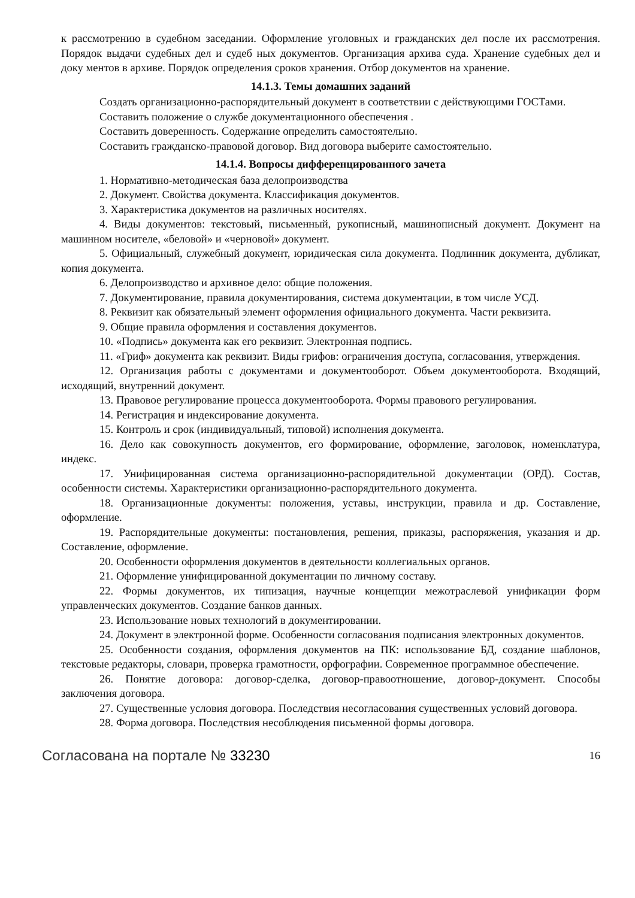к рассмотрению в судебном заседании. Оформление уголовных и гражданских дел после их рассмотрения. Порядок выдачи судебных дел и судеб ных документов. Организация архива суда. Хранение судебных дел и доку ментов в архиве. Порядок определения сроков хранения. Отбор документов на хранение.
14.1.3. Темы домашних заданий
Создать организационно-распорядительный документ в соответствии с действующими ГОСТами.
Составить положение о службе документационного обеспечения .
Составить доверенность. Содержание определить самостоятельно.
Составить гражданско-правовой договор. Вид договора выберите самостоятельно.
14.1.4. Вопросы дифференцированного зачета
1. Нормативно-методическая база делопроизводства
2. Документ. Свойства документа. Классификация документов.
3. Характеристика документов на различных носителях.
4. Виды документов: текстовый, письменный, рукописный, машинописный документ. Документ на машинном носителе, «беловой» и «черновой» документ.
5. Официальный, служебный документ, юридическая сила документа. Подлинник документа, дубликат, копия документа.
6. Делопроизводство и архивное дело: общие положения.
7. Документирование, правила документирования, система документации, в том числе УСД.
8. Реквизит как обязательный элемент оформления официального документа. Части реквизита.
9. Общие правила оформления и составления документов.
10. «Подпись» документа как его реквизит. Электронная подпись.
11. «Гриф» документа как реквизит. Виды грифов: ограничения доступа, согласования, утверждения.
12. Организация работы с документами и документооборот. Объем документооборота. Входящий, исходящий, внутренний документ.
13. Правовое регулирование процесса документооборота. Формы правового регулирования.
14. Регистрация и индексирование документа.
15. Контроль и срок (индивидуальный, типовой) исполнения документа.
16. Дело как совокупность документов, его формирование, оформление, заголовок, номенклатура, индекс.
17. Унифицированная система организационно-распорядительной документации (ОРД). Состав, особенности системы. Характеристики организационно-распорядительного документа.
18. Организационные документы: положения, уставы, инструкции, правила и др. Составление, оформление.
19. Распорядительные документы: постановления, решения, приказы, распоряжения, указания и др. Составление, оформление.
20. Особенности оформления документов в деятельности коллегиальных органов.
21. Оформление унифицированной документации по личному составу.
22. Формы документов, их типизация, научные концепции межотраслевой унификации форм управленческих документов. Создание банков данных.
23. Использование новых технологий в документировании.
24. Документ в электронной форме. Особенности согласования подписания электронных документов.
25. Особенности создания, оформления документов на ПК: использование БД, создание шаблонов, текстовые редакторы, словари, проверка грамотности, орфографии. Современное программное обеспечение.
26. Понятие договора: договор-сделка, договор-правоотношение, договор-документ. Способы заключения договора.
27. Существенные условия договора. Последствия несогласования существенных условий договора.
28. Форма договора. Последствия несоблюдения письменной формы договора.
Согласована на портале № 33230 16